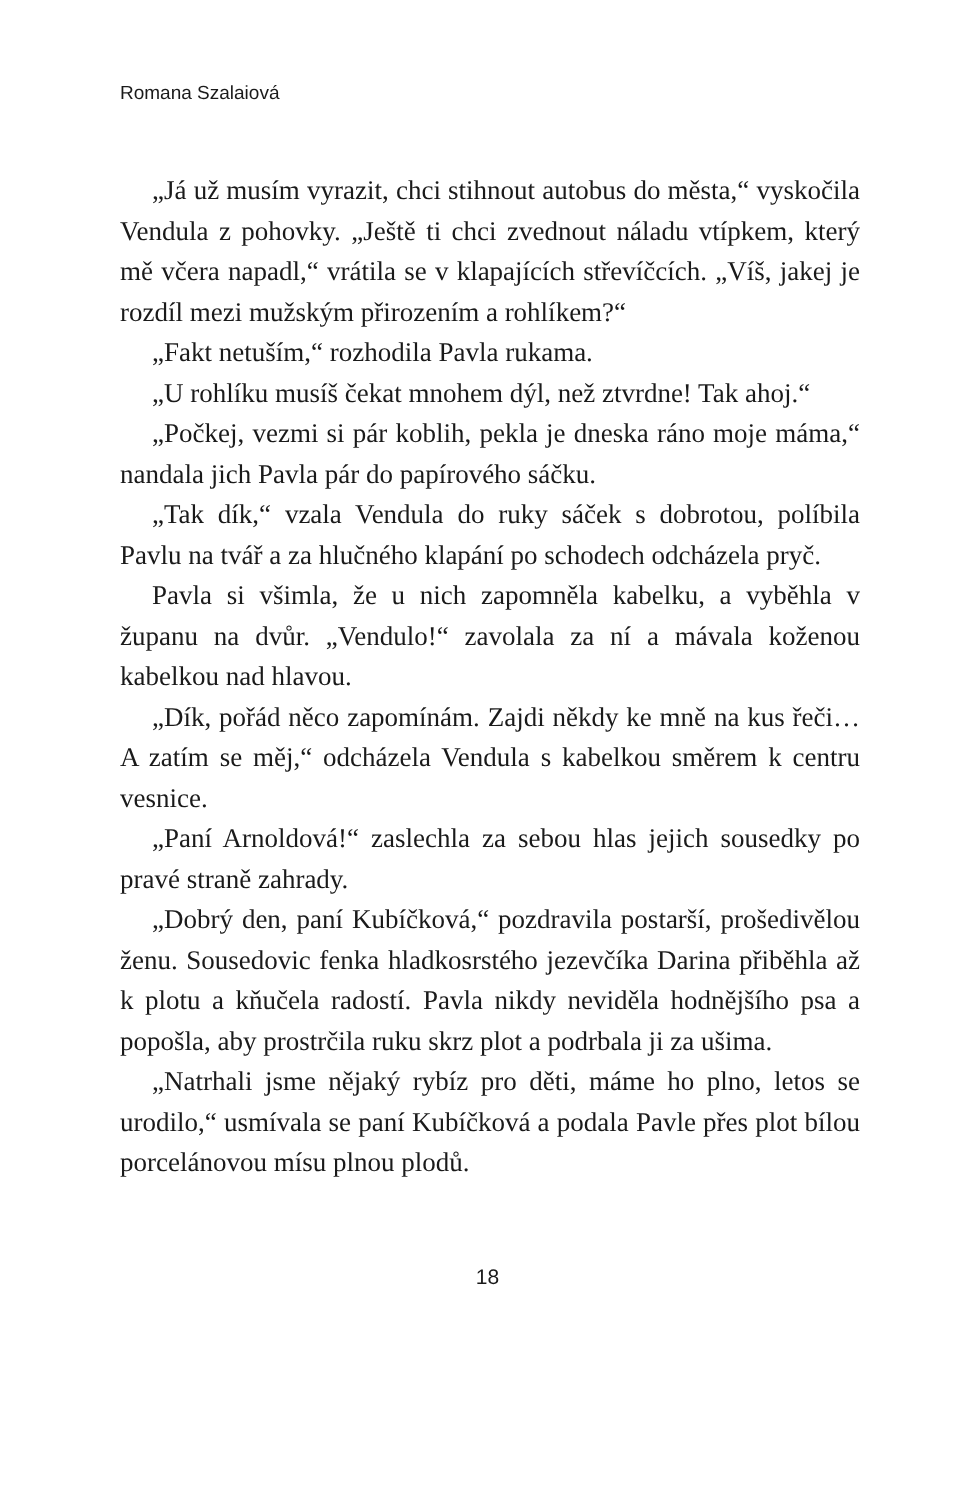Romana Szalaiová
„Já už musím vyrazit, chci stihnout autobus do města,“ vyskočila Vendula z pohovky. „Ještě ti chci zvednout náladu vtípkem, který mě včera napadl,“ vrátila se v klapajících střevíčcích. „Víš, jakej je rozdíl mezi mužským přirozením a rohlíkem?“
„Fakt netuším,“ rozhodila Pavla rukama.
„U rohlíku musíš čekat mnohem dýl, než ztvrdne! Tak ahoj.“
„Počkej, vezmi si pár koblih, pekla je dneska ráno moje máma,“ nandala jich Pavla pár do papírového sáčku.
„Tak dík,“ vzala Vendula do ruky sáček s dobrotou, políbila Pavlu na tvář a za hlučného klapání po schodech odcházela pryč.
Pavla si všimla, že u nich zapomněla kabelku, a vyběhla v županu na dvůr. „Vendulo!“ zavolala za ní a mávala koženou kabelkou nad hlavou.
„Dík, pořád něco zapomínám. Zajdi někdy ke mně na kus řeči… A zatím se měj,“ odcházela Vendula s kabelkou směrem k centru vesnice.
„Paní Arnoldová!“ zaslechla za sebou hlas jejich sousedky po pravé straně zahrady.
„Dobrý den, paní Kubíčková,“ pozdravila postarší, prošedivělou ženu. Sousedovic fenka hladkosrstého jezevčíka Darina přiběhla až k plotu a kňučela radostí. Pavla nikdy neviděla hodnějšího psa a popošla, aby prostrčila ruku skrz plot a podrbala ji za ušima.
„Natrhali jsme nějaký rybíz pro děti, máme ho plno, letos se urodilo,“ usmívala se paní Kubíčková a podala Pavle přes plot bílou porcelánovou mísu plnou plodů.
18